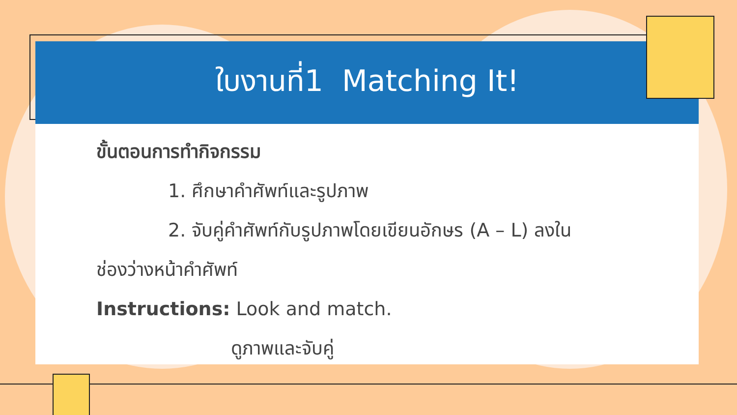ใบงานที่1 Matching It!
ขั้นตอนการทำกิจกรรม
1. ศึกษาคำศัพท์และรูปภาพ
2. จับคู่คำศัพท์กับรูปภาพโดยเขียนอักษร (A – L) ลงใน
ช่องว่างหน้าคำศัพท์
Instructions: Look and match.
ดูภาพและจับคู่